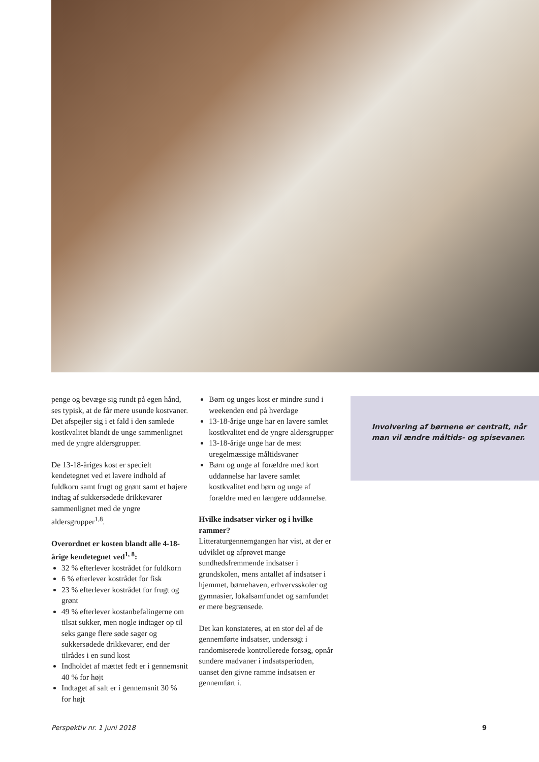penge og bevæge sig rundt på egen hånd, ses typisk, at de får mere usunde kostvaner. Det afspejler sig i et fald i den samlede kostkvalitet blandt de unge sammenlignet med de yngre aldersgrupper.
De 13-18-åriges kost er specielt kendetegnet ved et lavere indhold af fuldkorn samt frugt og grønt samt et højere indtag af sukkersødede drikkevarer sammenlignet med de yngre aldersgrupper<sup>1,8</sup>.
Overordnet er kosten blandt alle 4-18-årige kendetegnet ved<sup>1, 8</sup>:
32 % efterlever kostrådet for fuldkorn
6 % efterlever kostrådet for fisk
23 % efterlever kostrådet for frugt og grønt
49 % efterlever kostanbefalingerne om tilsat sukker, men nogle indtager op til seks gange flere søde sager og sukkersødede drikkevarer, end der tilrådes i en sund kost
Indholdet af mættet fedt er i gennemsnit 40 % for højt
Indtaget af salt er i gennemsnit 30 % for højt
Børn og unges kost er mindre sund i weekenden end på hverdage
13-18-årige unge har en lavere samlet kostkvalitet end de yngre aldersgrupper
13-18-årige unge har de mest uregelmæssige måltidsvaner
Børn og unge af forældre med kort uddannelse har lavere samlet kostkvalitet end børn og unge af forældre med en længere uddannelse.
Hvilke indsatser virker og i hvilke rammer?
Litteraturgennemgangen har vist, at der er udviklet og afprøvet mange sundhedsfremmende indsatser i grundskolen, mens antallet af indsatser i hjemmet, børnehaven, erhvervsskoler og gymnasier, lokalsamfundet og samfundet er mere begrænsede.
Det kan konstateres, at en stor del af de gennemførte indsatser, undersøgt i randomiserede kontrollerede forsøg, opnår sundere madvaner i indsatsperioden, uanset den givne ramme indsatsen er gennemført i.
Involvering af børnene er centralt, når man vil ændre måltids- og spisevaner.
Perspektiv nr. 1 juni 2018 9